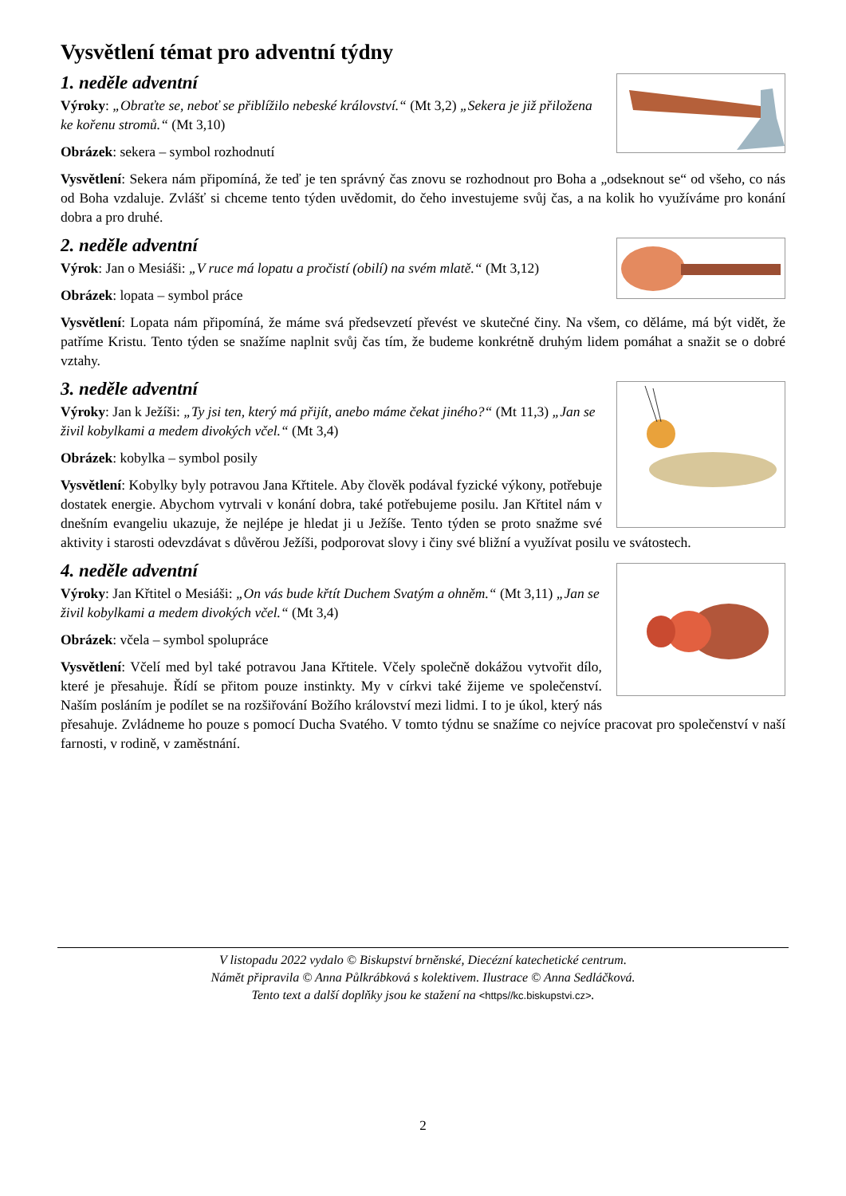Vysvětlení témat pro adventní týdny
1. neděle adventní
Výroky: „Obraťte se, neboť se přiblížilo nebeské království.“ (Mt 3,2) „Sekera je již přiložena ke kořenu stromů.“ (Mt 3,10)
Obrázek: sekera – symbol rozhodnutí
Vysvětlení: Sekera nám připomíná, že teď je ten správný čas znovu se rozhodnout pro Boha a „odseknout se“ od všeho, co nás od Boha vzdaluje. Zvlášť si chceme tento týden uvědomit, do čeho investujeme svůj čas, a na kolik ho využíváme pro konání dobra a pro druhé.
2. neděle adventní
Výrok: Jan o Mesiáši: „V ruce má lopatu a pročistí (obilí) na svém mlatě.“ (Mt 3,12)
Obrázek: lopata – symbol práce
Vysvětlení: Lopata nám připomíná, že máme svá předsevzetí převést ve skutečné činy. Na všem, co děláme, má být vidět, že patříme Kristu. Tento týden se snažíme naplnit svůj čas tím, že budeme konkrétně druhým lidem pomáhat a snažit se o dobré vztahy.
3. neděle adventní
Výroky: Jan k Ježíši: „Ty jsi ten, který má přijít, anebo máme čekat jiného?“ (Mt 11,3) „Jan se živil kobylkami a medem divokých včel.“ (Mt 3,4)
Obrázek: kobylka – symbol posily
Vysvětlení: Kobylky byly potravou Jana Křtitele. Aby člověk podával fyzické výkony, potřebuje dostatek energie. Abychom vytrvali v konání dobra, také potřebujeme posilu. Jan Křtitel nám v dnešním evangeliu ukazuje, že nejlépe je hledat ji u Ježíše. Tento týden se proto snažme své aktivity i starosti odevzdávat s důvěrou Ježíši, podporovat slovy i činy své bližní a využívat posilu ve svátostech.
4. neděle adventní
Výroky: Jan Křtitel o Mesiáši: „On vás bude křtít Duchem Svatým a ohněm.“ (Mt 3,11) „Jan se živil kobylkami a medem divokých včel.“ (Mt 3,4)
Obrázek: včela – symbol spolupráce
Vysvětlení: Včelí med byl také potravou Jana Křtitele. Včely společně dokážou vytvořit dílo, které je přesahuje. Řídí se přitom pouze instinkty. My v církvi také žijeme ve společenství. Naším posláním je podílet se na rozšiřování Božího království mezi lidmi. I to je úkol, který nás přesahuje. Zvládneme ho pouze s pomocí Ducha Svatého. V tomto týdnu se snažíme co nejvíce pracovat pro společenství v naší farnosti, v rodině, v zaměstnání.
V listopadu 2022 vydalo © Biskupství brněnské, Diecézní katechetické centrum.
Námět připravila © Anna Půlkrábková s kolektivem. Ilustrace © Anna Sedláčková.
Tento text a další doplňky jsou ke stažení na <https//kc.biskupstvi.cz>.
2